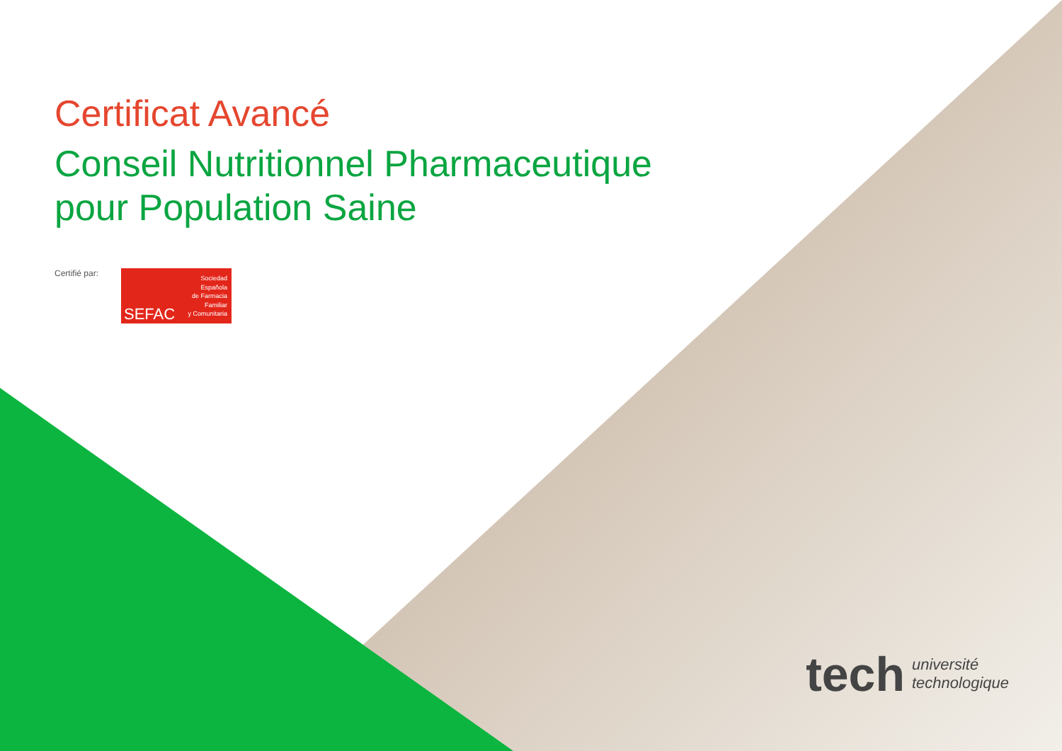Certificat Avancé
Conseil Nutritionnel Pharmaceutique
pour Population Saine
Certifié par:
SEFAC
Sociedad
Española
de Farmacia
Familiar
y Comunitaria
tech
université
technologique